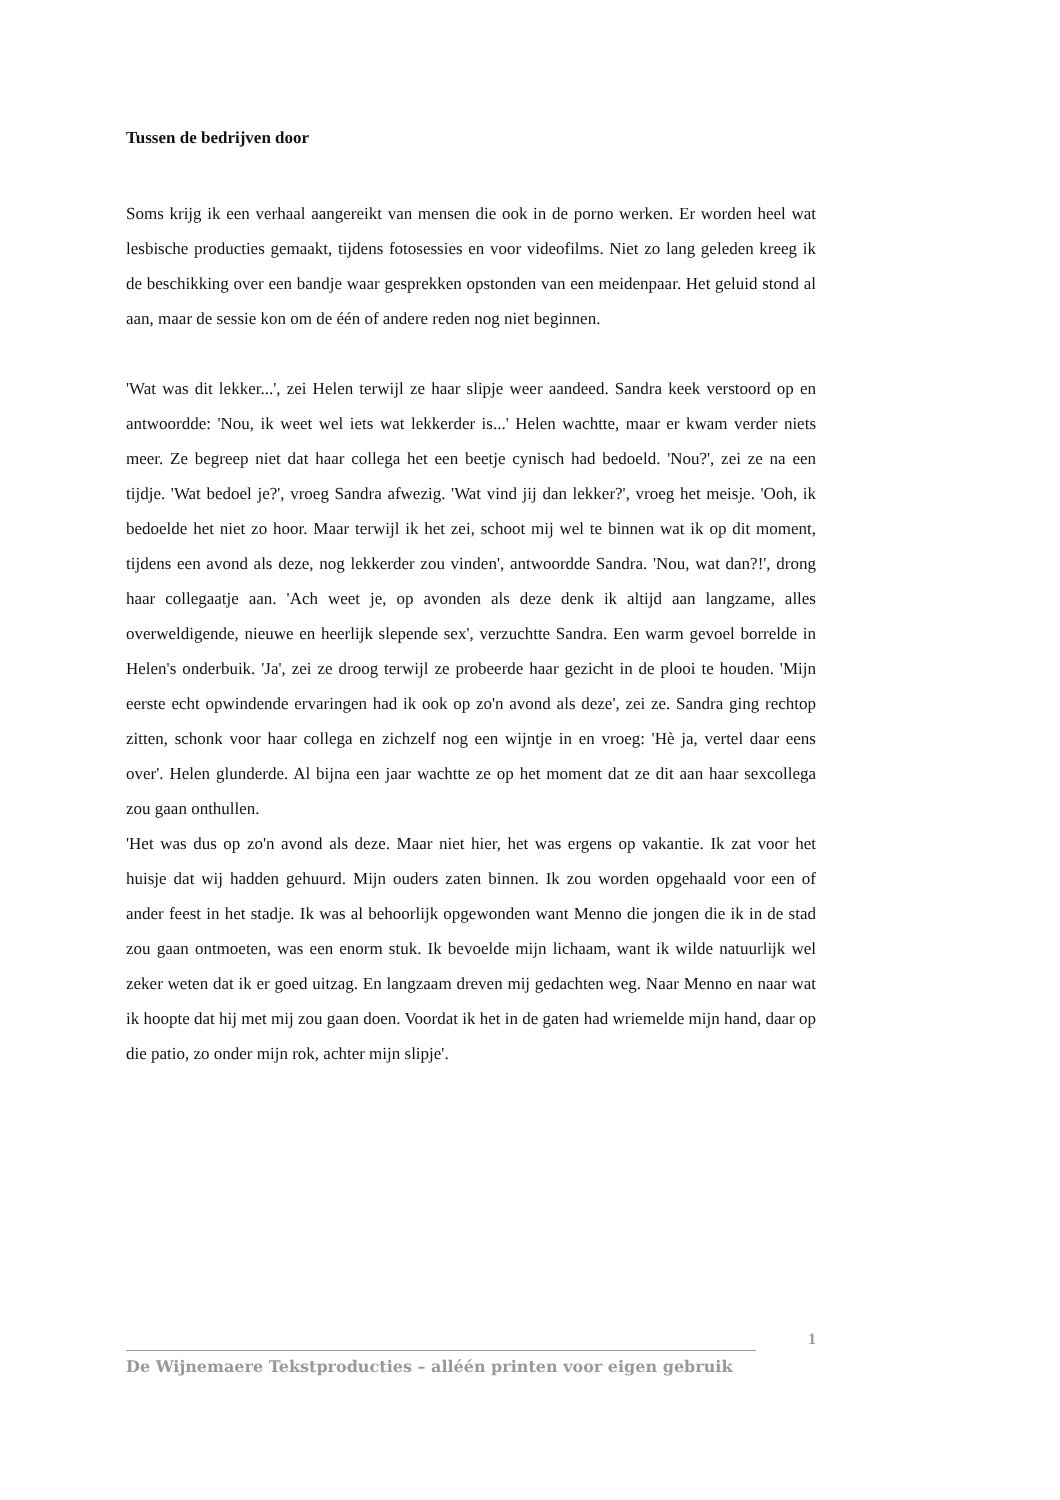Tussen de bedrijven door
Soms krijg ik een verhaal aangereikt van mensen die ook in de porno werken. Er worden heel wat lesbische producties gemaakt, tijdens fotosessies en voor videofilms. Niet zo lang geleden kreeg ik de beschikking over een bandje waar gesprekken opstonden van een meidenpaar. Het geluid stond al aan, maar de sessie kon om de één of andere reden nog niet beginnen.
'Wat was dit lekker...', zei Helen terwijl ze haar slipje weer aandeed. Sandra keek verstoord op en antwoordde: 'Nou, ik weet wel iets wat lekkerder is...' Helen wachtte, maar er kwam verder niets meer. Ze begreep niet dat haar collega het een beetje cynisch had bedoeld. 'Nou?', zei ze na een tijdje. 'Wat bedoel je?', vroeg Sandra afwezig. 'Wat vind jij dan lekker?', vroeg het meisje. 'Ooh, ik bedoelde het niet zo hoor. Maar terwijl ik het zei, schoot mij wel te binnen wat ik op dit moment, tijdens een avond als deze, nog lekkerder zou vinden', antwoordde Sandra. 'Nou, wat dan?!', drong haar collegaatje aan. 'Ach weet je, op avonden als deze denk ik altijd aan langzame, alles overweldigende, nieuwe en heerlijk slepende sex', verzuchtte Sandra. Een warm gevoel borrelde in Helen's onderbuik. 'Ja', zei ze droog terwijl ze probeerde haar gezicht in de plooi te houden. 'Mijn eerste echt opwindende ervaringen had ik ook op zo'n avond als deze', zei ze. Sandra ging rechtop zitten, schonk voor haar collega en zichzelf nog een wijntje in en vroeg: 'Hè ja, vertel daar eens over'. Helen glunderde. Al bijna een jaar wachtte ze op het moment dat ze dit aan haar sexcollega zou gaan onthullen.
'Het was dus op zo'n avond als deze. Maar niet hier, het was ergens op vakantie. Ik zat voor het huisje dat wij hadden gehuurd. Mijn ouders zaten binnen. Ik zou worden opgehaald voor een of ander feest in het stadje. Ik was al behoorlijk opgewonden want Menno die jongen die ik in de stad zou gaan ontmoeten, was een enorm stuk. Ik bevoelde mijn lichaam, want ik wilde natuurlijk wel zeker weten dat ik er goed uitzag. En langzaam dreven mij gedachten weg. Naar Menno en naar wat ik hoopte dat hij met mij zou gaan doen. Voordat ik het in de gaten had wriemelde mijn hand, daar op die patio, zo onder mijn rok, achter mijn slipje'.
1
De Wijnemaere Tekstproducties – alléén printen voor eigen gebruik